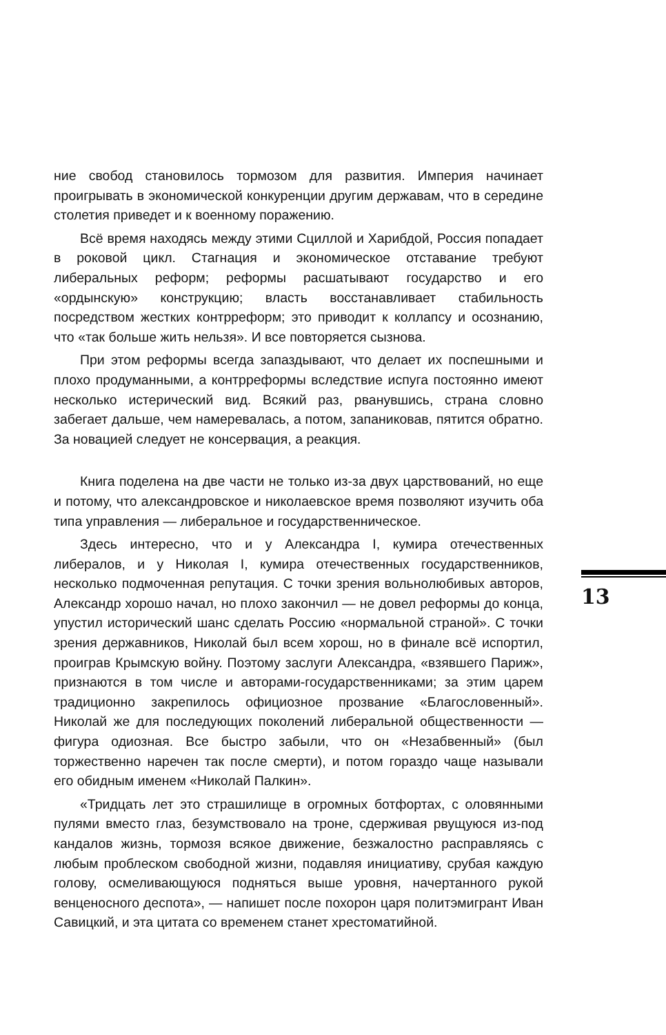ние свобод становилось тормозом для развития. Империя начинает проигрывать в экономической конкуренции другим державам, что в середине столетия приведет и к военному поражению.
Всё время находясь между этими Сциллой и Харибдой, Россия попадает в роковой цикл. Стагнация и экономическое отставание требуют либеральных реформ; реформы расшатывают государство и его «ордынскую» конструкцию; власть восстанавливает стабильность посредством жестких контрреформ; это приводит к коллапсу и осознанию, что «так больше жить нельзя». И все повторяется сызнова.
При этом реформы всегда запаздывают, что делает их поспешными и плохо продуманными, а контрреформы вследствие испуга постоянно имеют несколько истерический вид. Всякий раз, рванувшись, страна словно забегает дальше, чем намеревалась, а потом, запаниковав, пятится обратно. За новацией следует не консервация, а реакция.
Книга поделена на две части не только из-за двух царствований, но еще и потому, что александровское и николаевское время позволяют изучить оба типа управления — либеральное и государственническое.
Здесь интересно, что и у Александра I, кумира отечественных либералов, и у Николая I, кумира отечественных государственников, несколько подмоченная репутация. С точки зрения вольнолюбивых авторов, Александр хорошо начал, но плохо закончил — не довел реформы до конца, упустил исторический шанс сделать Россию «нормальной страной». С точки зрения державников, Николай был всем хорош, но в финале всё испортил, проиграв Крымскую войну. Поэтому заслуги Александра, «взявшего Париж», признаются в том числе и авторами-государственниками; за этим царем традиционно закрепилось официозное прозвание «Благословенный». Николай же для последующих поколений либеральной общественности — фигура одиозная. Все быстро забыли, что он «Незабвенный» (был торжественно наречен так после смерти), и потом гораздо чаще называли его обидным именем «Николай Палкин».
«Тридцать лет это страшилище в огромных ботфортах, с оловянными пулями вместо глаз, безумствовало на троне, сдерживая рвущуюся из-под кандалов жизнь, тормозя всякое движение, безжалостно расправляясь с любым проблеском свободной жизни, подавляя инициативу, срубая каждую голову, осмеливающуюся подняться выше уровня, начертанного рукой венценосного деспота», — напишет после похорон царя политэмигрант Иван Савицкий, и эта цитата со временем станет хрестоматийной.
13